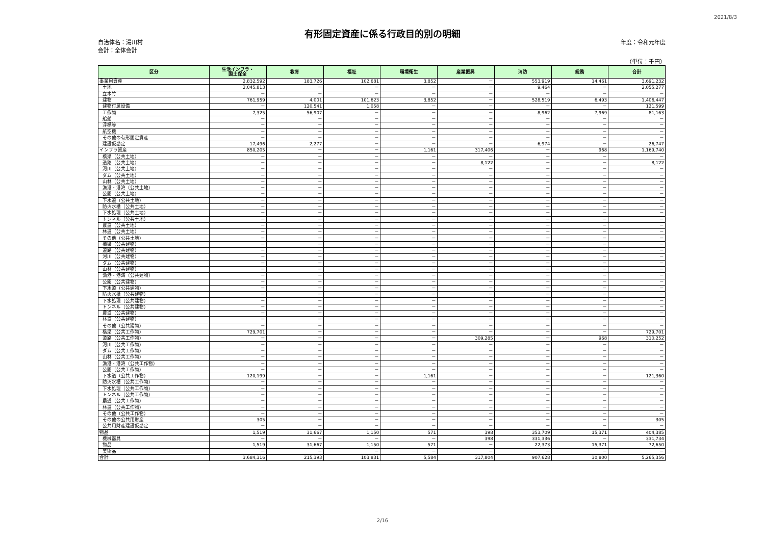2021/8/3
有形固定資産に係る行政目的別の明細
自治体名：湯川村
会計：全体会計
年度：令和元年度
（単位：千円）
| 区分 | 生活インフラ・ 国土保全 | 教育 | 福祉 | 環境衛生 | 産業振興 | 消防 | 総務 | 合計 |
| --- | --- | --- | --- | --- | --- | --- | --- | --- |
| 事業用資産 | 2,832,592 | 183,726 | 102,681 | 3,852 | － | 553,919 | 14,461 | 3,691,232 |
| 土地 | 2,045,813 | － | － | － | － | 9,464 | － | 2,055,277 |
| 立木竹 | － | － | － | － | － | － | － | － |
| 建物 | 761,959 | 4,001 | 101,623 | 3,852 | － | 528,519 | 6,493 | 1,406,447 |
| 建物付属設備 | － | 120,541 | 1,058 | － | － | － | － | 121,599 |
| 工作物 | 7,325 | 56,907 | － | － | － | 8,962 | 7,969 | 81,163 |
| 船舶 | － | － | － | － | － | － | － | － |
| 浮標等 | － | － | － | － | － | － | － | － |
| 航空機 | － | － | － | － | － | － | － | － |
| その他の有形固定資産 | － | － | － | － | － | － | － | － |
| 建設仮勘定 | 17,496 | 2,277 | － | － | － | 6,974 | － | 26,747 |
| インフラ資産 | 850,205 | － | － | 1,161 | 317,406 | － | 968 | 1,169,740 |
| 橋梁（公共土地） | － | － | － | － | － | － | － | － |
| 道路（公共土地） | － | － | － | － | 8,122 | － | － | 8,122 |
| 河川（公共土地） | － | － | － | － | － | － | － | － |
| ダム（公共土地） | － | － | － | － | － | － | － | － |
| 山林（公共土地） | － | － | － | － | － | － | － | － |
| 漁港・港湾（公共土地） | － | － | － | － | － | － | － | － |
| 公園（公共土地） | － | － | － | － | － | － | － | － |
| 下水道（公共土地） | － | － | － | － | － | － | － | － |
| 防火水槽（公共土地） | － | － | － | － | － | － | － | － |
| 下水処理（公共土地） | － | － | － | － | － | － | － | － |
| トンネル（公共土地） | － | － | － | － | － | － | － | － |
| 農道（公共土地） | － | － | － | － | － | － | － | － |
| 林道（公共土地） | － | － | － | － | － | － | － | － |
| その他（公共土地） | － | － | － | － | － | － | － | － |
| 橋梁（公共建物） | － | － | － | － | － | － | － | － |
| 道路（公共建物） | － | － | － | － | － | － | － | － |
| 河川（公共建物） | － | － | － | － | － | － | － | － |
| ダム（公共建物） | － | － | － | － | － | － | － | － |
| 山林（公共建物） | － | － | － | － | － | － | － | － |
| 漁港・港湾（公共建物） | － | － | － | － | － | － | － | － |
| 公園（公共建物） | － | － | － | － | － | － | － | － |
| 下水道（公共建物） | － | － | － | － | － | － | － | － |
| 防火水槽（公共建物） | － | － | － | － | － | － | － | － |
| 下水処理（公共建物） | － | － | － | － | － | － | － | － |
| トンネル（公共建物） | － | － | － | － | － | － | － | － |
| 農道（公共建物） | － | － | － | － | － | － | － | － |
| 林道（公共建物） | － | － | － | － | － | － | － | － |
| その他（公共建物） | － | － | － | － | － | － | － | － |
| 橋梁（公共工作物） | 729,701 | － | － | － | － | － | － | 729,701 |
| 道路（公共工作物） | － | － | － | － | 309,285 | － | 968 | 310,252 |
| 河川（公共工作物） | － | － | － | － | － | － | － | － |
| ダム（公共工作物） | － | － | － | － | － | － | － | － |
| 山林（公共工作物） | － | － | － | － | － | － | － | － |
| 漁港・港湾（公共工作物） | － | － | － | － | － | － | － | － |
| 公園（公共工作物） | － | － | － | － | － | － | － | － |
| 下水道（公共工作物） | 120,199 | － | － | 1,161 | － | － | － | 121,360 |
| 防火水槽（公共工作物） | － | － | － | － | － | － | － | － |
| 下水処理（公共工作物） | － | － | － | － | － | － | － | － |
| トンネル（公共工作物） | － | － | － | － | － | － | － | － |
| 農道（公共工作物） | － | － | － | － | － | － | － | － |
| 林道（公共工作物） | － | － | － | － | － | － | － | － |
| その他（公共工作物） | － | － | － | － | － | － | － | － |
| その他の公共用財産 | 305 | － | － | － | － | － | － | 305 |
| 公共用財産建設仮勘定 | － | － | － | － | － | － | － | － |
| 物品 | 1,519 | 31,667 | 1,150 | 571 | 398 | 353,709 | 15,371 | 404,385 |
| 機械器具 | － | － | － | － | 398 | 331,336 | － | 331,734 |
| 物品 | 1,519 | 31,667 | 1,150 | 571 | － | 22,373 | 15,371 | 72,650 |
| 美術品 | － | － | － | － | － | － | － | － |
| 合計 | 3,684,316 | 215,393 | 103,831 | 5,584 | 317,804 | 907,628 | 30,800 | 5,265,356 |
2/16